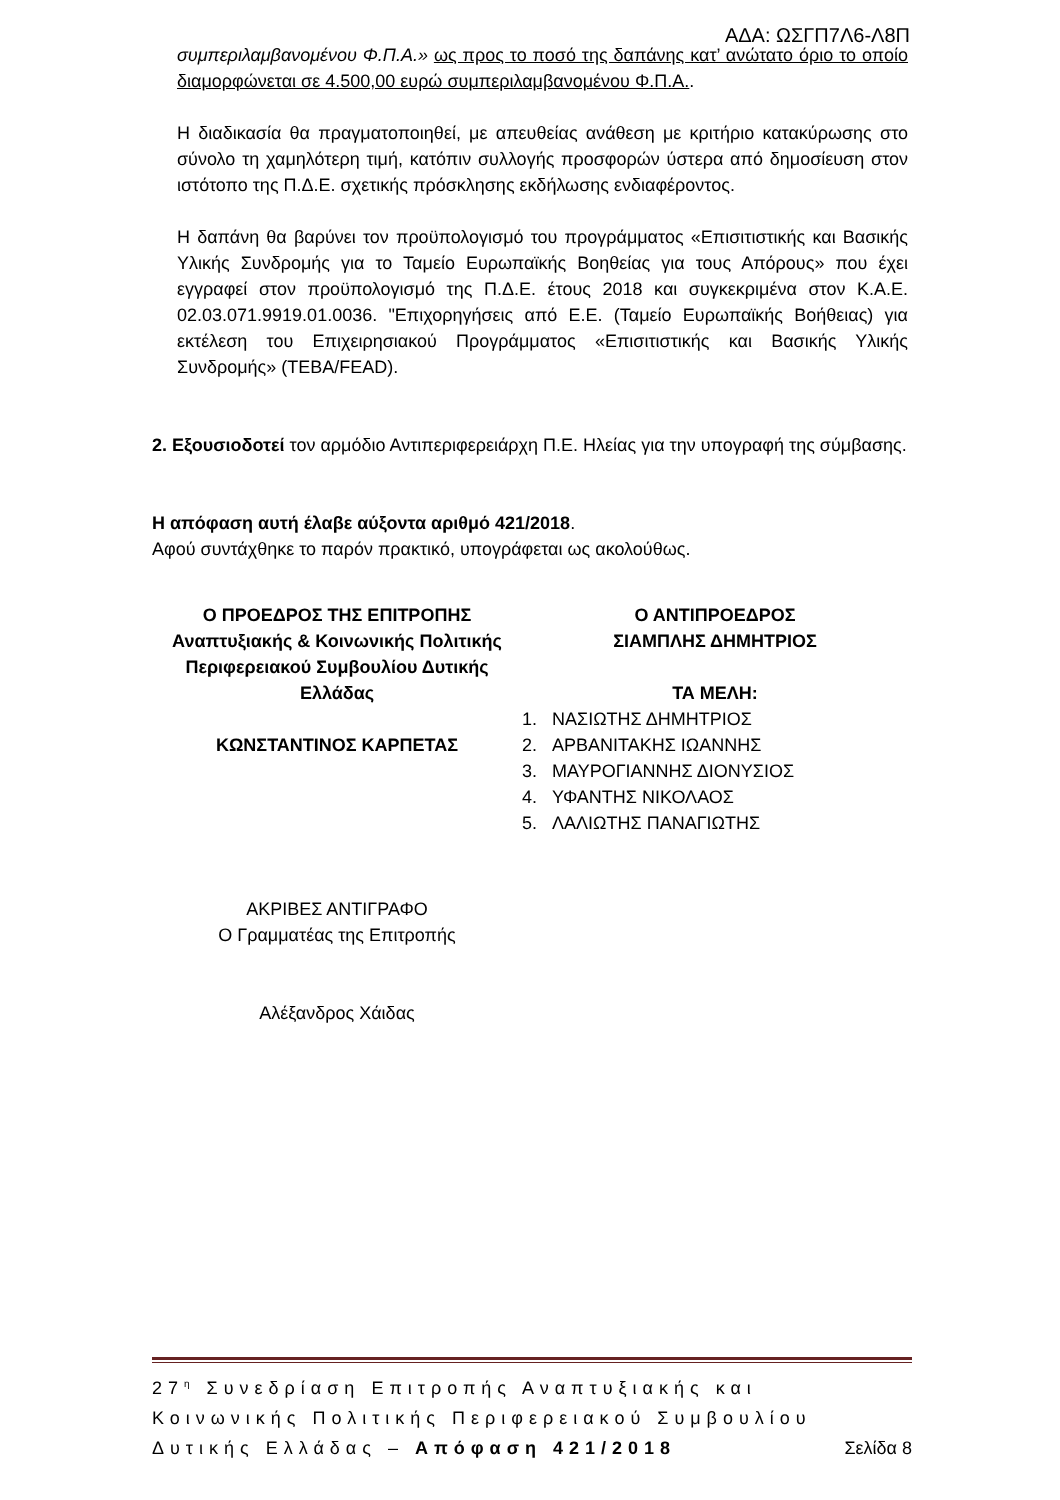ΑΔΑ: ΩΣΓΠ7Λ6-Λ8Π
συμπεριλαμβανομένου Φ.Π.Α.» ως προς το ποσό της δαπάνης κατ’ ανώτατο όριο το οποίο διαμορφώνεται σε 4.500,00 ευρώ συμπεριλαμβανομένου Φ.Π.Α..
Η διαδικασία θα πραγματοποιηθεί, με απευθείας ανάθεση με κριτήριο κατακύρωσης στο σύνολο τη χαμηλότερη τιμή, κατόπιν συλλογής προσφορών ύστερα από δημοσίευση στον ιστότοπο της Π.Δ.Ε. σχετικής πρόσκλησης εκδήλωσης ενδιαφέροντος.
Η δαπάνη θα βαρύνει τον προϋπολογισμό του προγράμματος «Επισιτιστικής και Βασικής Υλικής Συνδρομής για το Ταμείο Ευρωπαϊκής Βοηθείας για τους Απόρους» που έχει εγγραφεί στον προϋπολογισμό της Π.Δ.Ε. έτους 2018 και συγκεκριμένα στον Κ.Α.Ε. 02.03.071.9919.01.0036. "Επιχορηγήσεις από Ε.Ε. (Ταμείο Ευρωπαϊκής Βοήθειας) για εκτέλεση του Επιχειρησιακού Προγράμματος «Επισιτιστικής και Βασικής Υλικής Συνδρομής» (ΤΕΒΑ/FEAD).
2. Εξουσιοδοτεί τον αρμόδιο Αντιπεριφερειάρχη Π.Ε. Ηλείας για την υπογραφή της σύμβασης.
Η απόφαση αυτή έλαβε αύξοντα αριθμό 421/2018.
Αφού συντάχθηκε το παρόν πρακτικό, υπογράφεται ως ακολούθως.
Ο ΠΡΟΕΔΡΟΣ ΤΗΣ ΕΠΙΤΡΟΠΗΣ
Αναπτυξιακής & Κοινωνικής Πολιτικής
Περιφερειακού Συμβουλίου Δυτικής
Ελλάδας
ΚΩΝΣΤΑΝΤΙΝΟΣ ΚΑΡΠΕΤΑΣ
Ο ΑΝΤΙΠΡΟΕΔΡΟΣ
ΣΙΑΜΠΛΗΣ ΔΗΜΗΤΡΙΟΣ
ΤΑ ΜΕΛΗ:
1. ΝΑΣΙΩΤΗΣ ΔΗΜΗΤΡΙΟΣ
2. ΑΡΒΑΝΙΤΑΚΗΣ ΙΩΑΝΝΗΣ
3. ΜΑΥΡΟΓΙΑΝΝΗΣ ΔΙΟΝΥΣΙΟΣ
4. ΥΦΑΝΤΗΣ ΝΙΚΟΛΑΟΣ
5. ΛΑΛΙΩΤΗΣ ΠΑΝΑΓΙΩΤΗΣ
ΑΚΡΙΒΕΣ ΑΝΤΙΓΡΑΦΟ
Ο Γραμματέας της Επιτροπής
Αλέξανδρος Χάιδας
27<sup>η</sup> Συνεδρίαση Επιτροπής Αναπτυξιακής και Κοινωνικής Πολιτικής Περιφερειακού Συμβουλίου Δυτικής Ελλάδας – Απόφαση 421/2018 Σελίδα 8